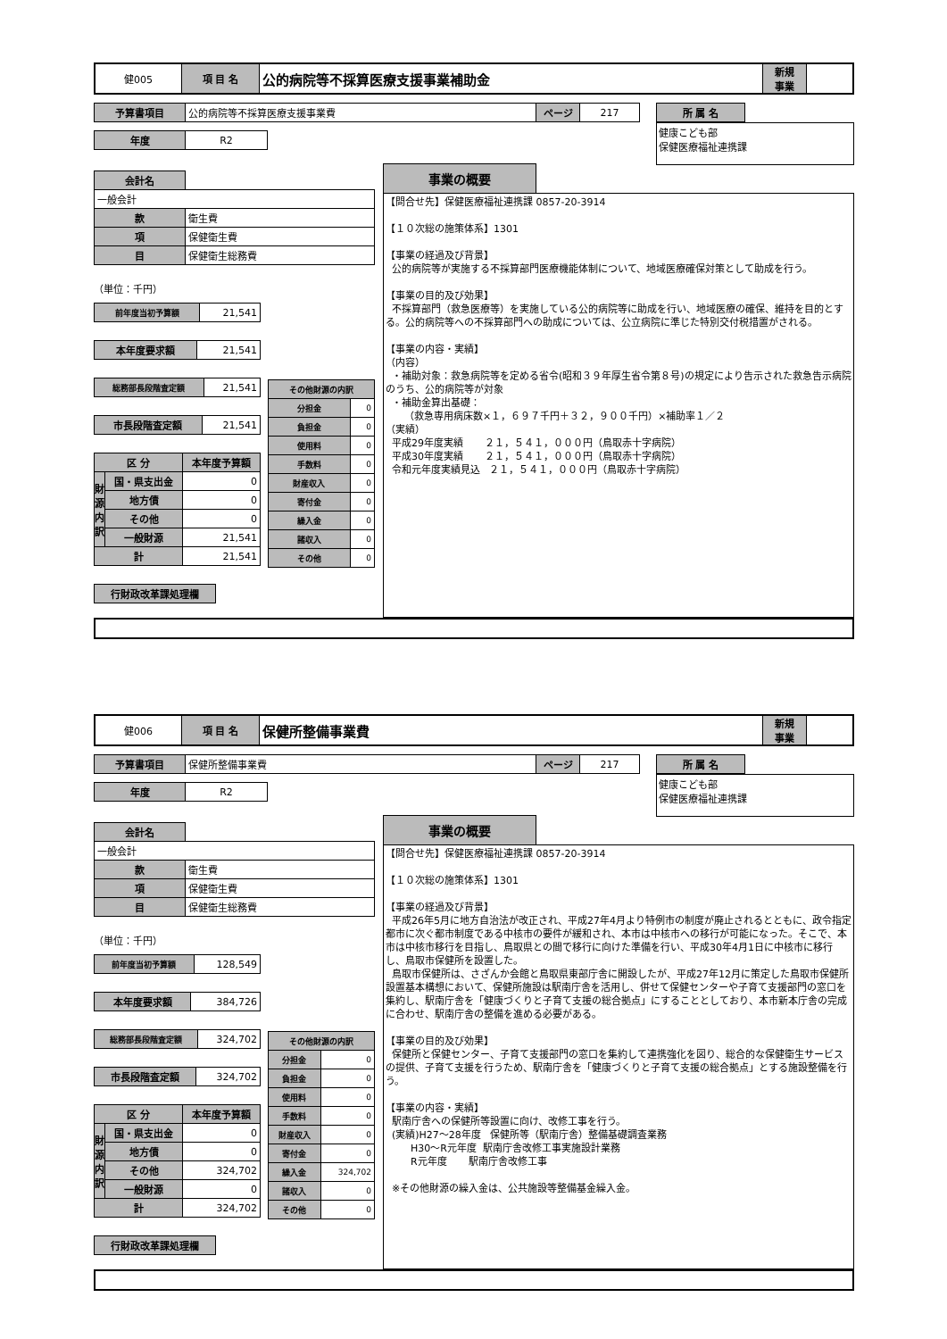| 健005 | 項 目 名 | 公的病院等不採算医療支援事業補助金 | 新規 事業 | |
| 予算書項目 | 公的病院等不採算医療支援事業費 | ページ | 217 |
| 年度 | R2 |
| 所 属 名 |
健康こども部
保健医療福祉連携課
| 会計名 | |
| 一般会計 | |
| 款 | 衛生費 |
| 項 | 保健衛生費 |
| 目 | 保健衛生総務費 |
（単位：千円）
| 前年度当初予算額 | 21,541 |
| 本年度要求額 | 21,541 |
| 総務部長段階査定額 | 21,541 |
| 市長段階査定額 | 21,541 |
| 区 分 | | 本年度予算額 |
| --- | --- | --- |
| 財源内訳 | 国・県支出金 | 0 |
| | 地方債 | 0 |
| | その他 | 0 |
| | 一般財源 | 21,541 |
| 計 | | 21,541 |
| その他財源の内訳 | |
| --- | --- |
| 分担金 | 0 |
| 負担金 | 0 |
| 使用料 | 0 |
| 手数料 | 0 |
| 財産収入 | 0 |
| 寄付金 | 0 |
| 繰入金 | 0 |
| 諸収入 | 0 |
| その他 | 0 |
行財政改革課処理欄
事業の概要
【問合せ先】保健医療福祉連携課 0857-20-3914 【１０次総の施策体系】1301 【事業の経過及び背景】 公的病院等が実施する不採算部門医療機能体制について、地域医療確保対策として助成を行う。 【事業の目的及び効果】 不採算部門（救急医療等）を実施している公的病院等に助成を行い、地域医療の確保、維持を目的とする。公的病院等への不採算部門への助成については、公立病院に準じた特別交付税措置がされる。 【事業の内容・実績】 （内容） ・補助対象：救急病院等を定める省令(昭和３９年厚生省令第８号)の規定により告示された救急告示病院のうち、公的病院等が対象 ・補助金算出基礎： （救急専用病床数×１，６９７千円＋３２，９００千円）×補助率１／２ （実績） 平成29年度実績 ２１，５４１，０００円（鳥取赤十字病院） 平成30年度実績 ２１，５４１，０００円（鳥取赤十字病院） 令和元年度実績見込 ２１，５４１，０００円（鳥取赤十字病院）
| 健006 | 項 目 名 | 保健所整備事業費 | 新規 事業 | |
| 予算書項目 | 保健所整備事業費 | ページ | 217 |
| 年度 | R2 |
| 所 属 名 |
健康こども部
保健医療福祉連携課
| 会計名 | |
| 一般会計 | |
| 款 | 衛生費 |
| 項 | 保健衛生費 |
| 目 | 保健衛生総務費 |
（単位：千円）
| 前年度当初予算額 | 128,549 |
| 本年度要求額 | 384,726 |
| 総務部長段階査定額 | 324,702 |
| 市長段階査定額 | 324,702 |
| 区 分 | | 本年度予算額 |
| --- | --- | --- |
| 財源内訳 | 国・県支出金 | 0 |
| | 地方債 | 0 |
| | その他 | 324,702 |
| | 一般財源 | 0 |
| 計 | | 324,702 |
| その他財源の内訳 | |
| --- | --- |
| 分担金 | 0 |
| 負担金 | 0 |
| 使用料 | 0 |
| 手数料 | 0 |
| 財産収入 | 0 |
| 寄付金 | 0 |
| 繰入金 | 324,702 |
| 諸収入 | 0 |
| その他 | 0 |
行財政改革課処理欄
事業の概要
【問合せ先】保健医療福祉連携課 0857-20-3914 【１０次総の施策体系】1301 【事業の経過及び背景】 平成26年5月に地方自治法が改正され、平成27年4月より特例市の制度が廃止されるとともに、政令指定都市に次ぐ都市制度である中核市の要件が緩和され、本市は中核市への移行が可能になった。そこで、本市は中核市移行を目指し、鳥取県との間で移行に向けた準備を行い、平成30年4月1日に中核市に移行し、鳥取市保健所を設置した。 鳥取市保健所は、さざんか会館と鳥取県東部庁舎に開設したが、平成27年12月に策定した鳥取市保健所設置基本構想において、保健所施設は駅南庁舎を活用し、併せて保健センターや子育て支援部門の窓口を集約し、駅南庁舎を「健康づくりと子育て支援の総合拠点」にすることとしており、本市新本庁舎の完成に合わせ、駅南庁舎の整備を進める必要がある。 【事業の目的及び効果】 保健所と保健センター、子育て支援部門の窓口を集約して連携強化を図り、総合的な保健衛生サービスの提供、子育て支援を行うため、駅南庁舎を「健康づくりと子育て支援の総合拠点」とする施設整備を行う。 【事業の内容・実績】 駅南庁舎への保健所等設置に向け、改修工事を行う。 (実績)H27～28年度 保健所等（駅南庁舎）整備基礎調査業務 H30～R元年度 駅南庁舎改修工事実施設計業務 R元年度 駅南庁舎改修工事 ※その他財源の繰入金は、公共施設等整備基金繰入金。